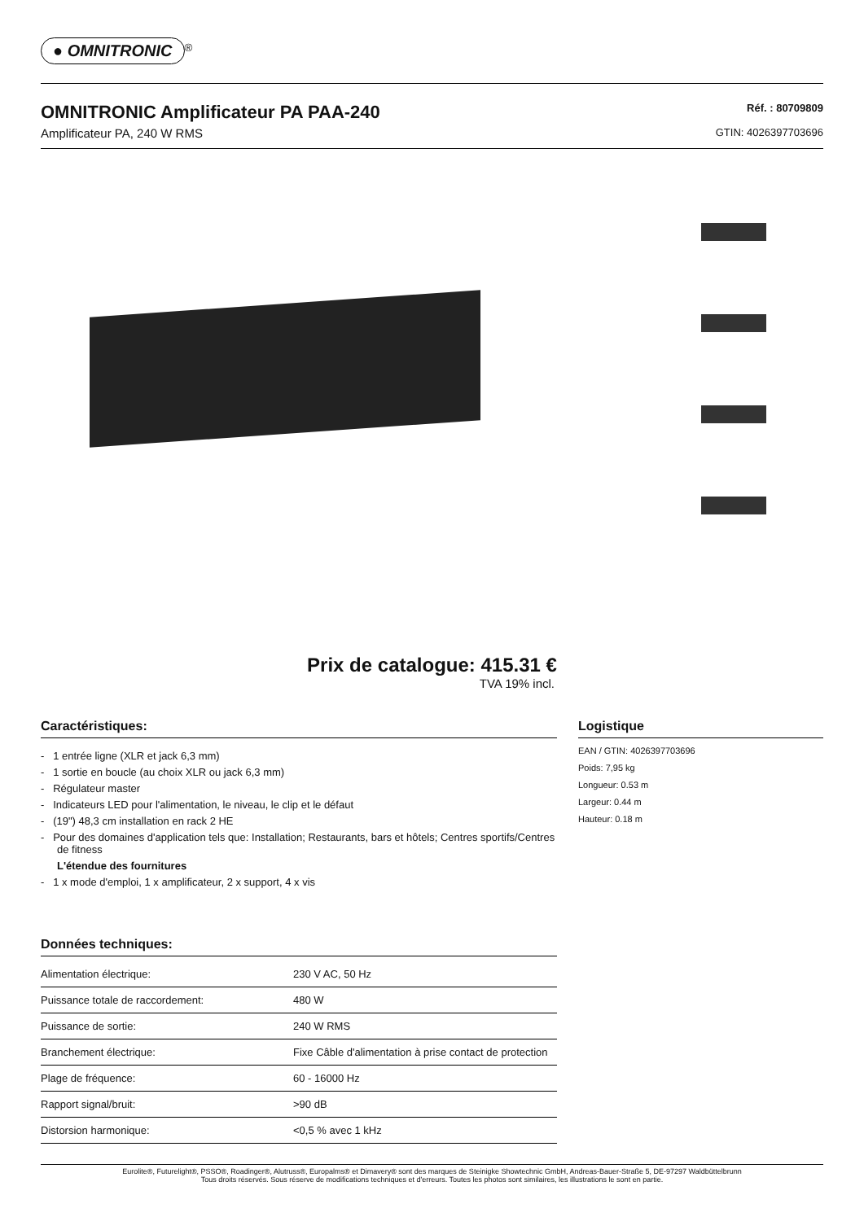● OMNITRONIC<sup>®</sup>
OMNITRONIC Amplificateur PA PAA-240
Amplificateur PA, 240 W RMS
Réf. : 80709809
GTIN: 4026397703696
Prix de catalogue: 415.31 €
TVA 19% incl.
Caractéristiques:
- 1 entrée ligne (XLR et jack 6,3 mm)
- 1 sortie en boucle (au choix XLR ou jack 6,3 mm)
- Régulateur master
- Indicateurs LED pour l'alimentation, le niveau, le clip et le défaut
- (19") 48,3 cm installation en rack 2 HE
- Pour des domaines d'application tels que: Installation; Restaurants, bars et hôtels; Centres sportifs/Centres de fitness
L'étendue des fournitures
- 1 x mode d'emploi, 1 x amplificateur, 2 x support, 4 x vis
Données techniques:
| Alimentation électrique: | 230 V AC, 50 Hz |
| Puissance totale de raccordement: | 480 W |
| Puissance de sortie: | 240 W RMS |
| Branchement électrique: | Fixe Câble d'alimentation à prise contact de protection |
| Plage de fréquence: | 60 - 16000 Hz |
| Rapport signal/bruit: | >90 dB |
| Distorsion harmonique: | <0,5 % avec 1 kHz |
Logistique
EAN / GTIN: 4026397703696
Poids: 7,95 kg
Longueur: 0.53 m
Largeur: 0.44 m
Hauteur: 0.18 m
Eurolite®, Futurelight®, PSSO®, Roadinger®, Alutruss®, Europalms® et Dimavery® sont des marques de Steinigke Showtechnic GmbH, Andreas-Bauer-Straße 5, DE-97297 Waldbüttelbrunn
Tous droits réservés. Sous réserve de modifications techniques et d'erreurs. Toutes les photos sont similaires, les illustrations le sont en partie.